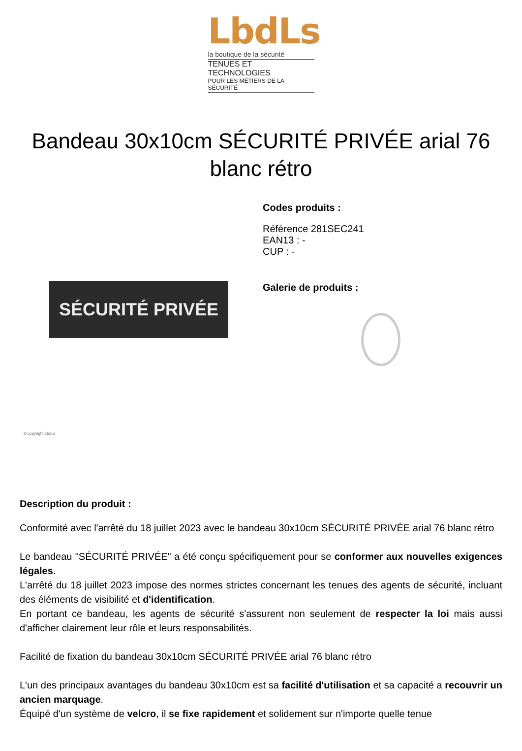LbdLs
la boutique de la sécurité
TENUES ET TECHNOLOGIES
POUR LES MÉTIERS DE LA SÉCURITÉ
Bandeau 30x10cm SÉCURITÉ PRIVÉE arial 76 blanc rétro
SÉCURITÉ PRIVÉE
© copyright LbdLs
Codes produits :
Référence 281SEC241
EAN13 : -
CUP : -
Galerie de produits :
Description du produit :
Conformité avec l'arrêté du 18 juillet 2023 avec le bandeau 30x10cm SÉCURITÉ PRIVÉE arial 76 blanc rétro
Le bandeau "SÉCURITÉ PRIVÉE" a été conçu spécifiquement pour se conformer aux nouvelles exigences légales.
L'arrêté du 18 juillet 2023 impose des normes strictes concernant les tenues des agents de sécurité, incluant des éléments de visibilité et d'identification.
En portant ce bandeau, les agents de sécurité s'assurent non seulement de respecter la loi mais aussi d'afficher clairement leur rôle et leurs responsabilités.
Facilité de fixation du bandeau 30x10cm SÉCURITÉ PRIVÉE arial 76 blanc rétro
L'un des principaux avantages du bandeau 30x10cm est sa facilité d'utilisation et sa capacité a recouvrir un ancien marquage.
Équipé d'un système de velcro, il se fixe rapidement et solidement sur n'importe quelle tenue